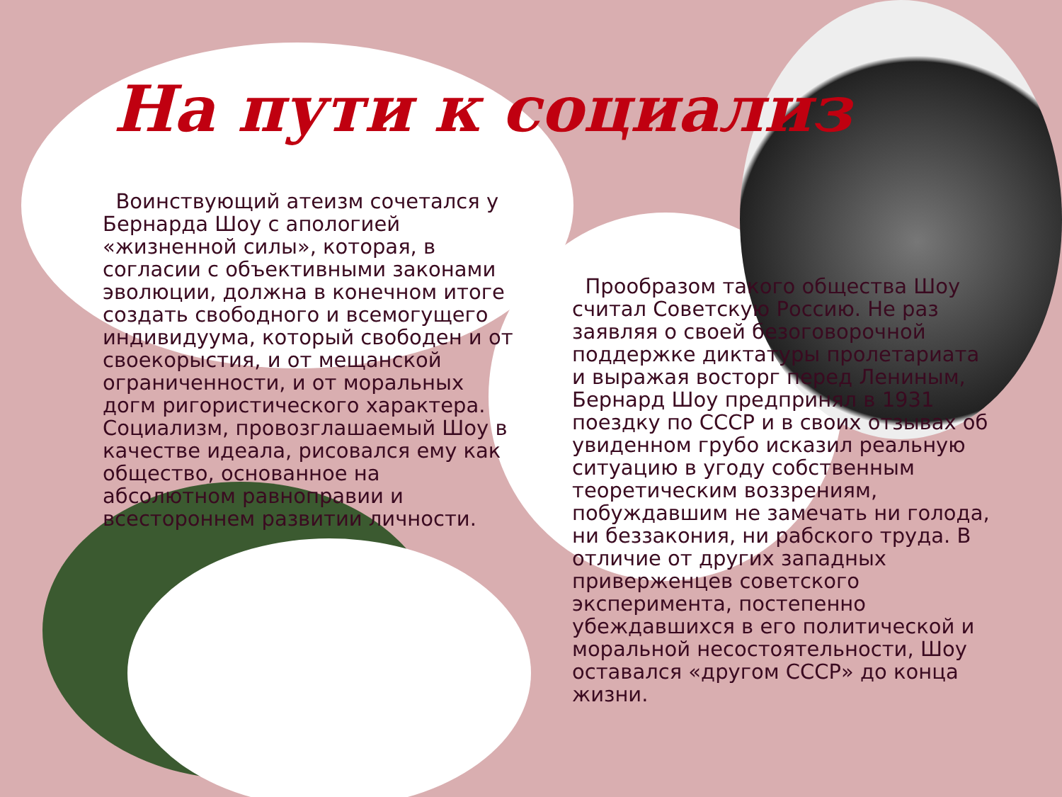На пути к социализ
Воинствующий атеизм сочетался у Бернарда Шоу с апологией «жизненной силы», которая, в согласии с объективными законами эволюции, должна в конечном итоге создать свободного и всемогущего индивидуума, который свободен и от своекорыстия, и от мещанской ограниченности, и от моральных догм ригористического характера. Социализм, провозглашаемый Шоу в качестве идеала, рисовался ему как общество, основанное на абсолютном равноправии и всестороннем развитии личности.
Прообразом такого общества Шоу считал Советскую Россию. Не раз заявляя о своей безоговорочной поддержке диктатуры пролетариата и выражая восторг перед Лениным, Бернард Шоу предпринял в 1931 поездку по СССР и в своих отзывах об увиденном грубо исказил реальную ситуацию в угоду собственным теоретическим воззрениям, побуждавшим не замечать ни голода, ни беззакония, ни рабского труда. В отличие от других западных приверженцев советского эксперимента, постепенно убеждавшихся в его политической и моральной несостоятельности, Шоу оставался «другом СССР» до конца жизни.